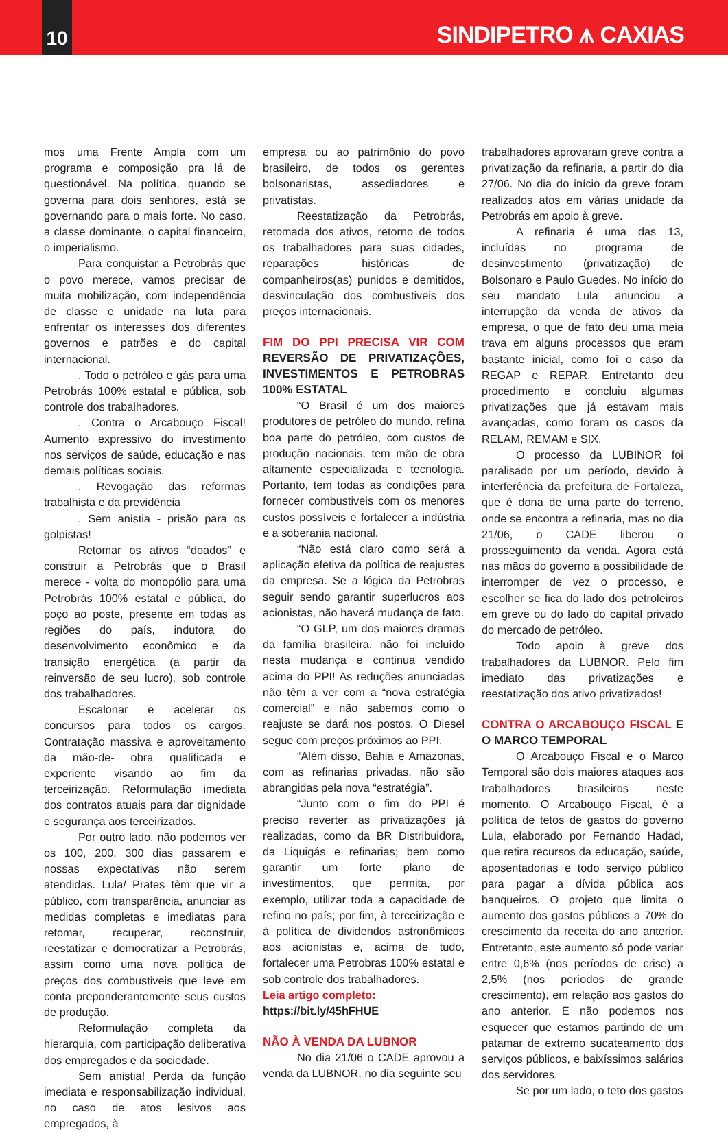10
SINDIPETRO ⩚ CAXIAS
mos uma Frente Ampla com um programa e composição pra lá de questionável. Na política, quando se governa para dois senhores, está se governando para o mais forte. No caso, a classe dominante, o capital financeiro, o imperialismo.
Para conquistar a Petrobrás que o povo merece, vamos precisar de muita mobilização, com independência de classe e unidade na luta para enfrentar os interesses dos diferentes governos e patrões e do capital internacional.
. Todo o petróleo e gás para uma Petrobrás 100% estatal e pública, sob controle dos trabalhadores.
. Contra o Arcabouço Fiscal! Aumento expressivo do investimento nos serviços de saúde, educação e nas demais políticas sociais.
. Revogação das reformas trabalhista e da previdência
. Sem anistia - prisão para os golpistas!
Retomar os ativos “doados” e construir a Petrobrás que o Brasil merece - volta do monopólio para uma Petrobrás 100% estatal e pública, do poço ao poste, presente em todas as regiões do país, indutora do desenvolvimento econômico e da transição energética (a partir da reinversão de seu lucro), sob controle dos trabalhadores.
Escalonar e acelerar os concursos para todos os cargos. Contratação massiva e aproveitamento da mão-de- obra qualificada e experiente visando ao fim da terceirização. Reformulação imediata dos contratos atuais para dar dignidade e segurança aos terceirizados.
Por outro lado, não podemos ver os 100, 200, 300 dias passarem e nossas expectativas não serem atendidas. Lula/ Prates têm que vir a público, com transparência, anunciar as medidas completas e imediatas para retomar, recuperar, reconstruir, reestatizar e democratizar a Petrobrás, assim como uma nova política de preços dos combustiveis que leve em conta preponderantemente seus custos de produção.
Reformulação completa da hierarquia, com participação deliberativa dos empregados e da sociedade.
Sem anistia! Perda da função imediata e responsabilização individual, no caso de atos lesivos aos empregados, à
empresa ou ao patrimônio do povo brasileiro, de todos os gerentes bolsonaristas, assediadores e privatistas.
Reestatização da Petrobrás, retomada dos ativos, retorno de todos os trabalhadores para suas cidades, reparações históricas de companheiros(as) punidos e demitidos, desvinculação dos combustiveis dos preços internacionais.
FIM DO PPI PRECISA VIR COM REVERSÃO DE PRIVATIZAÇÕES, INVESTIMENTOS E PETROBRAS 100% ESTATAL
“O Brasil é um dos maiores produtores de petróleo do mundo, refina boa parte do petróleo, com custos de produção nacionais, tem mão de obra altamente especializada e tecnologia. Portanto, tem todas as condições para fornecer combustiveis com os menores custos possíveis e fortalecer a indústria e a soberania nacional.
“Não está claro como será a aplicação efetiva da política de reajustes da empresa. Se a lógica da Petrobras seguir sendo garantir superlucros aos acionistas, não haverá mudança de fato.
“O GLP, um dos maiores dramas da família brasileira, não foi incluído nesta mudança e continua vendido acima do PPI! As reduções anunciadas não têm a ver com a “nova estratégia comercial” e não sabemos como o reajuste se dará nos postos. O Diesel segue com preços próximos ao PPI.
“Além disso, Bahia e Amazonas, com as refinarias privadas, não são abrangidas pela nova “estratégia”.
“Junto com o fim do PPI é preciso reverter as privatizações já realizadas, como da BR Distribuidora, da Liquigás e refinarias; bem como garantir um forte plano de investimentos, que permita, por exemplo, utilizar toda a capacidade de refino no país; por fim, à terceirização e à política de dividendos astronômicos aos acionistas e, acima de tudo, fortalecer uma Petrobras 100% estatal e sob controle dos trabalhadores.
Leia artigo completo:
https://bit.ly/45hFHUE
NÃO À VENDA DA LUBNOR
No dia 21/06 o CADE aprovou a venda da LUBNOR, no dia seguinte seu
trabalhadores aprovaram greve contra a privatização da refinaria, a partir do dia 27/06. No dia do início da greve foram realizados atos em várias unidade da Petrobrás em apoio à greve.
A refinaria é uma das 13, incluídas no programa de desinvestimento (privatização) de Bolsonaro e Paulo Guedes. No início do seu mandato Lula anunciou a interrupção da venda de ativos da empresa, o que de fato deu uma meia trava em alguns processos que eram bastante inicial, como foi o caso da REGAP e REPAR. Entretanto deu procedimento e concluiu algumas privatizações que já estavam mais avançadas, como foram os casos da RELAM, REMAM e SIX.
O processo da LUBINOR foi paralisado por um período, devido à interferência da prefeitura de Fortaleza, que é dona de uma parte do terreno, onde se encontra a refinaria, mas no dia 21/06, o CADE liberou o prosseguimento da venda. Agora está nas mãos do governo a possibilidade de interromper de vez o processo, e escolher se fica do lado dos petroleiros em greve ou do lado do capital privado do mercado de petróleo.
Todo apoio à greve dos trabalhadores da LUBNOR. Pelo fim imediato das privatizações e reestatização dos ativo privatizados!
CONTRA O ARCABOUÇO FISCAL E O MARCO TEMPORAL
O Arcabouço Fiscal e o Marco Temporal são dois maiores ataques aos trabalhadores brasileiros neste momento. O Arcabouço Fiscal, é a política de tetos de gastos do governo Lula, elaborado por Fernando Hadad, que retira recursos da educação, saúde, aposentadorias e todo serviço público para pagar a dívida pública aos banqueiros. O projeto que limita o aumento dos gastos públicos a 70% do crescimento da receita do ano anterior. Entretanto, este aumento só pode variar entre 0,6% (nos períodos de crise) a 2,5% (nos períodos de grande crescimento), em relação aos gastos do ano anterior. E não podemos nos esquecer que estamos partindo de um patamar de extremo sucateamento dos serviços públicos, e baixíssimos salários dos servidores.
Se por um lado, o teto dos gastos